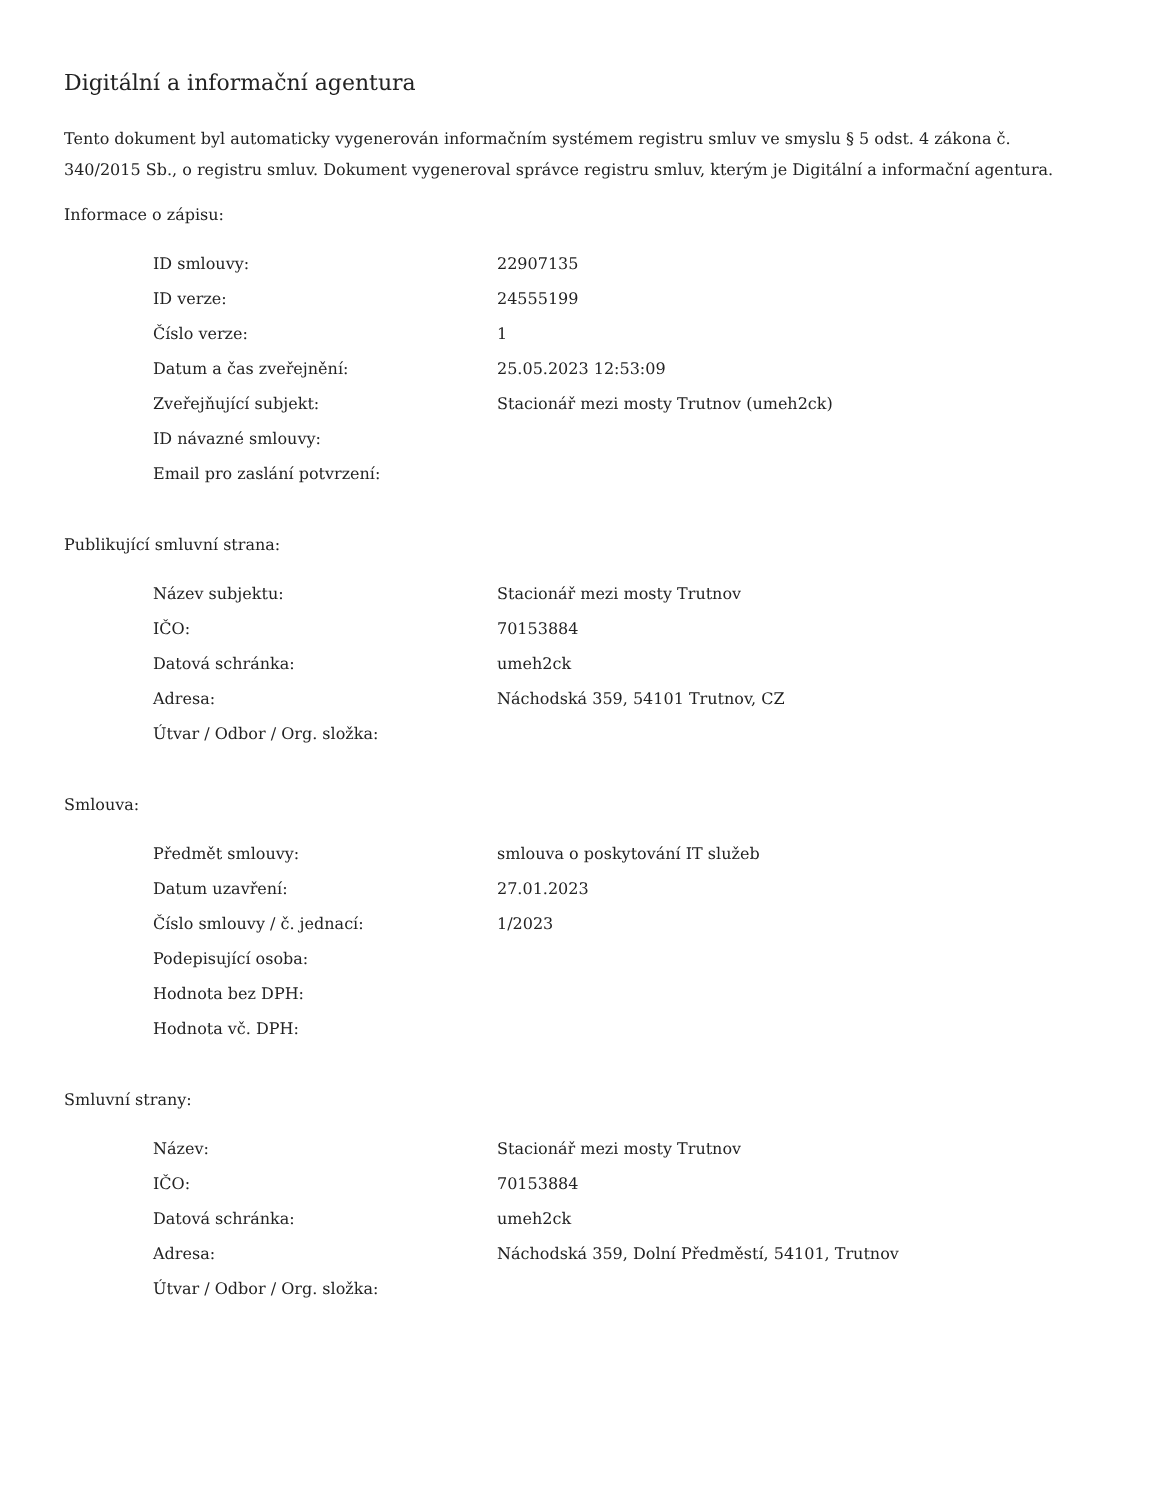Digitální a informační agentura
Tento dokument byl automaticky vygenerován informačním systémem registru smluv ve smyslu § 5 odst. 4 zákona č. 340/2015 Sb., o registru smluv. Dokument vygeneroval správce registru smluv, kterým je Digitální a informační agentura.
Informace o zápisu:
| ID smlouvy: | 22907135 |
| ID verze: | 24555199 |
| Číslo verze: | 1 |
| Datum a čas zveřejnění: | 25.05.2023 12:53:09 |
| Zveřejňující subjekt: | Stacionář mezi mosty Trutnov (umeh2ck) |
| ID návazné smlouvy: | |
| Email pro zaslání potvrzení: | |
Publikující smluvní strana:
| Název subjektu: | Stacionář mezi mosty Trutnov |
| IČO: | 70153884 |
| Datová schránka: | umeh2ck |
| Adresa: | Náchodská 359, 54101 Trutnov, CZ |
| Útvar / Odbor / Org. složka: | |
Smlouva:
| Předmět smlouvy: | smlouva o poskytování IT služeb |
| Datum uzavření: | 27.01.2023 |
| Číslo smlouvy / č. jednací: | 1/2023 |
| Podepisující osoba: | |
| Hodnota bez DPH: | |
| Hodnota vč. DPH: | |
Smluvní strany:
| Název: | Stacionář mezi mosty Trutnov |
| IČO: | 70153884 |
| Datová schránka: | umeh2ck |
| Adresa: | Náchodská 359, Dolní Předměstí, 54101, Trutnov |
| Útvar / Odbor / Org. složka: | |